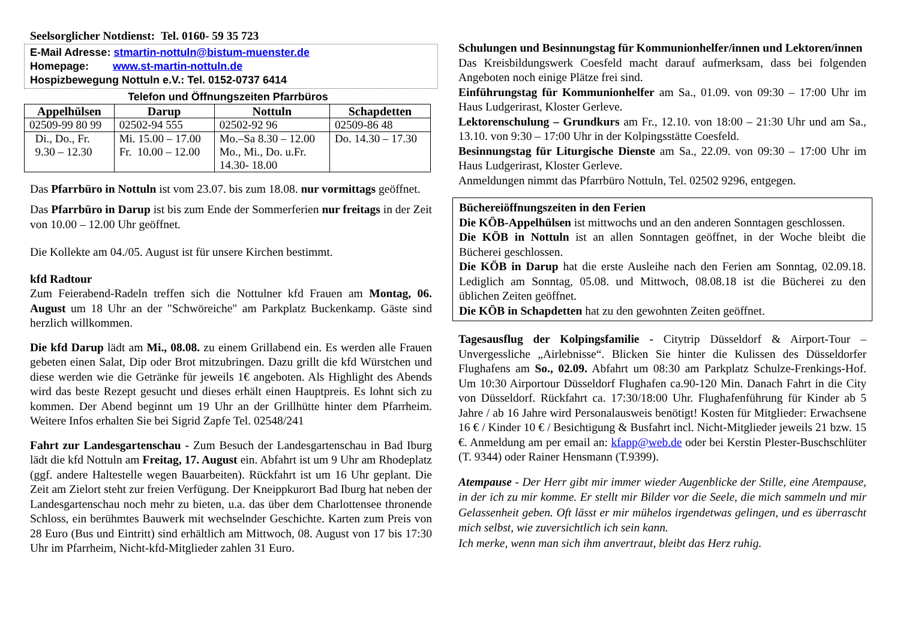Seelsorglicher Notdienst: Tel. 0160- 59 35 723
E-Mail Adresse: stmartin-nottuln@bistum-muenster.de
Homepage: www.st-martin-nottuln.de
Hospizbewegung Nottuln e.V.: Tel. 0152-0737 6414
Telefon und Öffnungszeiten Pfarrbüros
| Appelhülsen | Darup | Nottuln | Schapdetten |
| --- | --- | --- | --- |
| 02509-99 80 99 | 02502-94 555 | 02502-92 96 | 02509-86 48 |
| Di., Do., Fr. 9.30 – 12.30 | Mi. 15.00 – 17.00 Fr. 10.00 – 12.00 | Mo.–Sa 8.30 – 12.00 Mo., Mi., Do. u.Fr. 14.30- 18.00 | Do. 14.30 – 17.30 |
Das Pfarrbüro in Nottuln ist vom 23.07. bis zum 18.08. nur vormittags geöffnet.
Das Pfarrbüro in Darup ist bis zum Ende der Sommerferien nur freitags in der Zeit von 10.00 – 12.00 Uhr geöffnet.
Die Kollekte am 04./05. August ist für unsere Kirchen bestimmt.
kfd Radtour
Zum Feierabend-Radeln treffen sich die Nottulner kfd Frauen am Montag, 06. August um 18 Uhr an der "Schwöreiche" am Parkplatz Buckenkamp. Gäste sind herzlich willkommen.
Die kfd Darup lädt am Mi., 08.08. zu einem Grillabend ein. Es werden alle Frauen gebeten einen Salat, Dip oder Brot mitzubringen. Dazu grillt die kfd Würstchen und diese werden wie die Getränke für jeweils 1€ angeboten. Als Highlight des Abends wird das beste Rezept gesucht und dieses erhält einen Hauptpreis. Es lohnt sich zu kommen. Der Abend beginnt um 19 Uhr an der Grillhütte hinter dem Pfarrheim. Weitere Infos erhalten Sie bei Sigrid Zapfe Tel. 02548/241
Fahrt zur Landesgartenschau - Zum Besuch der Landesgartenschau in Bad Iburg lädt die kfd Nottuln am Freitag, 17. August ein. Abfahrt ist um 9 Uhr am Rhodeplatz (ggf. andere Haltestelle wegen Bauarbeiten). Rückfahrt ist um 16 Uhr geplant. Die Zeit am Zielort steht zur freien Verfügung. Der Kneippkurort Bad Iburg hat neben der Landesgartenschau noch mehr zu bieten, u.a. das über dem Charlottensee thronende Schloss, ein berühmtes Bauwerk mit wechselnder Geschichte. Karten zum Preis von 28 Euro (Bus und Eintritt) sind erhältlich am Mittwoch, 08. August von 17 bis 17:30 Uhr im Pfarrheim, Nicht-kfd-Mitglieder zahlen 31 Euro.
Schulungen und Besinnungstag für Kommunionhelfer/innen und Lektoren/innen
Das Kreisbildungswerk Coesfeld macht darauf aufmerksam, dass bei folgenden Angeboten noch einige Plätze frei sind.
Einführungstag für Kommunionhelfer am Sa., 01.09. von 09:30 – 17:00 Uhr im Haus Ludgerirast, Kloster Gerleve.
Lektorenschulung – Grundkurs am Fr., 12.10. von 18:00 – 21:30 Uhr und am Sa., 13.10. von 9:30 – 17:00 Uhr in der Kolpingsstätte Coesfeld.
Besinnungstag für Liturgische Dienste am Sa., 22.09. von 09:30 – 17:00 Uhr im Haus Ludgerirast, Kloster Gerleve.
Anmeldungen nimmt das Pfarrbüro Nottuln, Tel. 02502 9296, entgegen.
Büchereiöffnungszeiten in den Ferien
Die KÖB-Appelhülsen ist mittwochs und an den anderen Sonntagen geschlossen.
Die KÖB in Nottuln ist an allen Sonntagen geöffnet, in der Woche bleibt die Bücherei geschlossen.
Die KÖB in Darup hat die erste Ausleihe nach den Ferien am Sonntag, 02.09.18. Lediglich am Sonntag, 05.08. und Mittwoch, 08.08.18 ist die Bücherei zu den üblichen Zeiten geöffnet.
Die KÖB in Schapdetten hat zu den gewohnten Zeiten geöffnet.
Tagesausflug der Kolpingsfamilie - Citytrip Düsseldorf & Airport-Tour – Unvergessliche „Airlebnisse“. Blicken Sie hinter die Kulissen des Düsseldorfer Flughafens am So., 02.09. Abfahrt um 08:30 am Parkplatz Schulze-Frenkings-Hof. Um 10:30 Airportour Düsseldorf Flughafen ca.90-120 Min. Danach Fahrt in die City von Düsseldorf. Rückfahrt ca. 17:30/18:00 Uhr. Flughafenführung für Kinder ab 5 Jahre / ab 16 Jahre wird Personalausweis benötigt! Kosten für Mitglieder: Erwachsene 16 € / Kinder 10 € / Besichtigung & Busfahrt incl. Nicht-Mitglieder jeweils 21 bzw. 15 €. Anmeldung am per email an: kfapp@web.de oder bei Kerstin Plester-Buschschlüter (T. 9344) oder Rainer Hensmann (T.9399).
Atempause - Der Herr gibt mir immer wieder Augenblicke der Stille, eine Atempause, in der ich zu mir komme. Er stellt mir Bilder vor die Seele, die mich sammeln und mir Gelassenheit geben. Oft lässt er mir mühelos irgendetwas gelingen, und es überrascht mich selbst, wie zuversichtlich ich sein kann.
Ich merke, wenn man sich ihm anvertraut, bleibt das Herz ruhig.